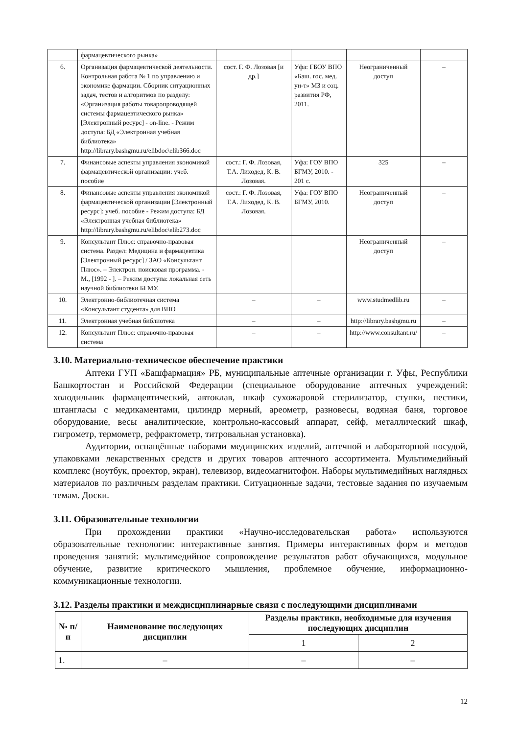| | фармацевтического рынка» | | | | |
| 6. | Организация фармацевтической деятельности. Контрольная работа № 1 по управлению и экономике фармации. Сборник ситуационных задач, тестов и алгоритмов по разделу: «Организация работы товаропроводящей системы фармацевтического рынка» [Электронный ресурс] - on-line. - Режим доступа: БД «Электронная учебная библиотека» http://library.bashgmu.ru/elibdoc\elib366.doc | сост. Г. Ф. Лозовая [и др.] | Уфа: ГБОУ ВПО «Баш. гос. мед. ун-т» МЗ и соц. развития РФ, 2011. | Неограниченный доступ | – |
| 7. | Финансовые аспекты управления экономикой фармацевтической организации: учеб. пособие | сост.: Г. Ф. Лозовая, Т.А. Лиходед, К. В. Лозовая. | Уфа: ГОУ ВПО БГМУ, 2010. - 201 с. | 325 | – |
| 8. | Финансовые аспекты управления экономикой фармацевтической организации [Электронный ресурс]: учеб. пособие - Режим доступа: БД «Электронная учебная библиотека» http://library.bashgmu.ru/elibdoc\elib273.doc | сост.: Г. Ф. Лозовая, Т.А. Лиходед, К. В. Лозовая. | Уфа: ГОУ ВПО БГМУ, 2010. | Неограниченный доступ | – |
| 9. | Консультант Плюс: справочно-правовая система. Раздел: Медицина и фармацевтика [Электронный ресурс] / ЗАО «Консультант Плюс». – Электрон. поисковая программа. - М., [1992 - ]. – Режим доступа: локальная сеть научной библиотеки БГМУ. | | | Неограниченный доступ | – |
| 10. | Электронно-библиотечная система «Консультант студента» для ВПО | – | – | www.studmedlib.ru | – |
| 11. | Электронная учебная библиотека | – | – | http://library.bashgmu.ru | – |
| 12. | Консультант Плюс: справочно-правовая система | – | – | http://www.consultant.ru/ | – |
3.10. Материально-техническое обеспечение практики
Аптеки ГУП «Башфармация» РБ, муниципальные аптечные организации г. Уфы, Республики Башкортостан и Российской Федерации (специальное оборудование аптечных учреждений: холодильник фармацевтический, автоклав, шкаф сухожаровой стерилизатор, ступки, пестики, штангласы с медикаментами, цилиндр мерный, ареометр, разновесы, водяная баня, торговое оборудование, весы аналитические, контрольно-кассовый аппарат, сейф, металлический шкаф, гигрометр, термометр, рефрактометр, титровальная установка).
Аудитории, оснащённые наборами медицинских изделий, аптечной и лабораторной посудой, упаковками лекарственных средств и других товаров аптечного ассортимента. Мультимедийный комплекс (ноутбук, проектор, экран), телевизор, видеомагнитофон. Наборы мультимедийных наглядных материалов по различным разделам практики. Ситуационные задачи, тестовые задания по изучаемым темам. Доски.
3.11. Образовательные технологии
При прохождении практики «Научно-исследовательская работа» используются образовательные технологии: интерактивные занятия. Примеры интерактивных форм и методов проведения занятий: мультимедийное сопровождение результатов работ обучающихся, модульное обучение, развитие критического мышления, проблемное обучение, информационно-коммуникационные технологии.
3.12. Разделы практики и междисциплинарные связи с последующими дисциплинами
| № п/п | Наименование последующих дисциплин | Разделы практики, необходимые для изучения последующих дисциплин | |
| --- | --- | --- | --- |
| | | 1 | 2 |
| 1. | – | – | – |
12